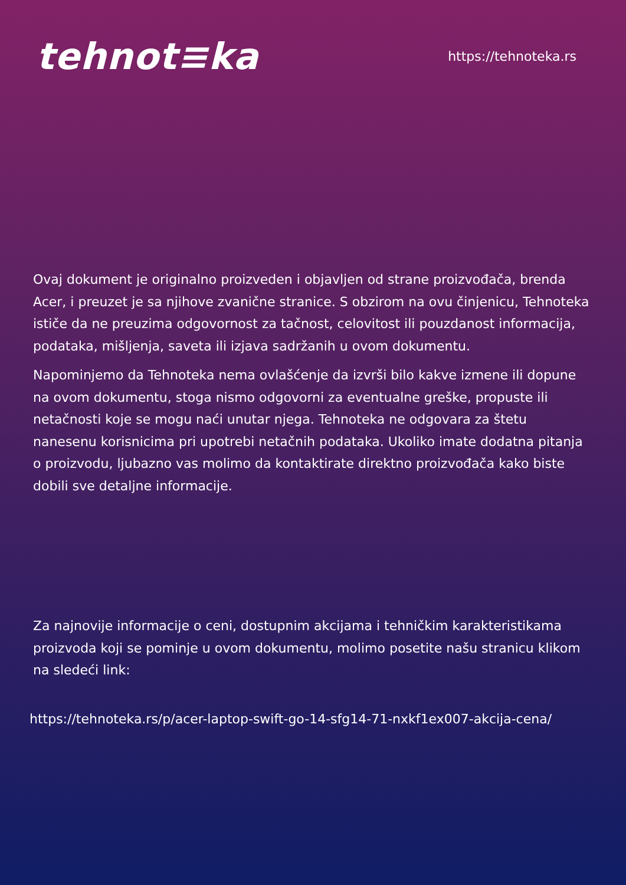tehnot≡ka
https://tehnoteka.rs
Ovaj dokument je originalno proizveden i objavljen od strane proizvođača, brenda Acer, i preuzet je sa njihove zvanične stranice. S obzirom na ovu činjenicu, Tehnoteka ističe da ne preuzima odgovornost za tačnost, celovitost ili pouzdanost informacija, podataka, mišljenja, saveta ili izjava sadržanih u ovom dokumentu.
Napominjemo da Tehnoteka nema ovlašćenje da izvrši bilo kakve izmene ili dopune na ovom dokumentu, stoga nismo odgovorni za eventualne greške, propuste ili netačnosti koje se mogu naći unutar njega. Tehnoteka ne odgovara za štetu nanesenu korisnicima pri upotrebi netačnih podataka. Ukoliko imate dodatna pitanja o proizvodu, ljubazno vas molimo da kontaktirate direktno proizvođača kako biste dobili sve detaljne informacije.
Za najnovije informacije o ceni, dostupnim akcijama i tehničkim karakteristikama proizvoda koji se pominje u ovom dokumentu, molimo posetite našu stranicu klikom na sledeći link:
https://tehnoteka.rs/p/acer-laptop-swift-go-14-sfg14-71-nxkf1ex007-akcija-cena/